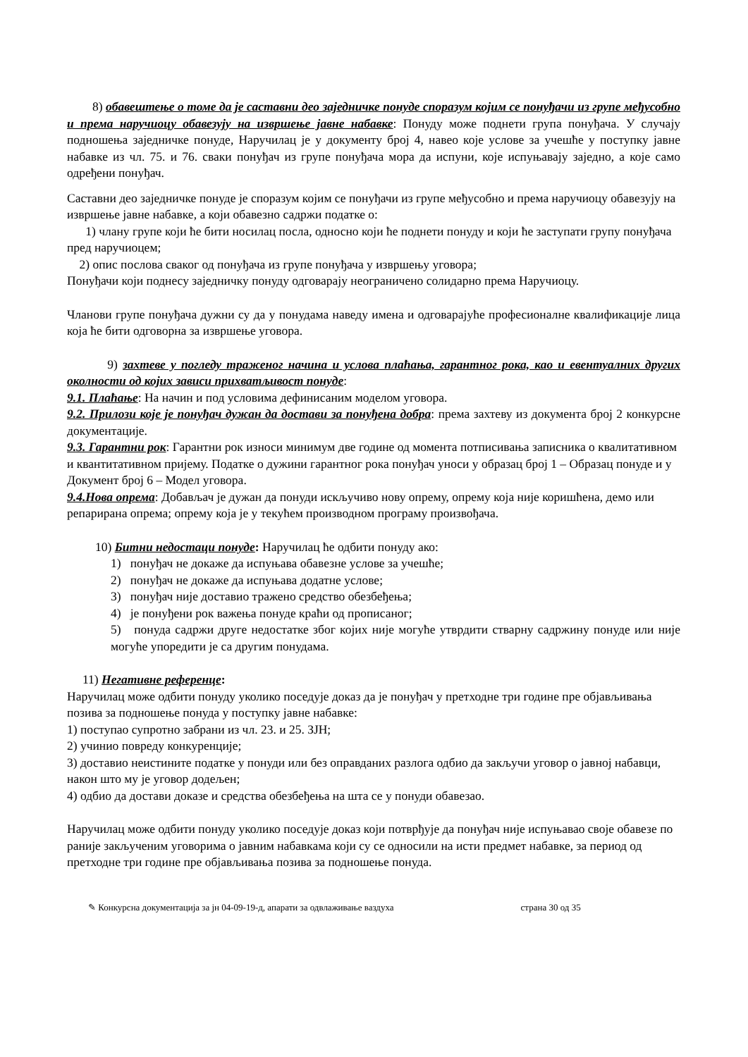8) обавештење о томе да је саставни део заједничке понуде споразум којим се понуђачи из групе међусобно и према наручиоцу обавезују на извршење јавне набавке: Понуду може поднети група понуђача. У случају подношења заједничке понуде, Наручилац је у документу број 4, навео које услове за учешће у поступку јавне набавке из чл. 75. и 76. сваки понуђач из групе понуђача мора да испуни, које испуњавају заједно, а које само одређени понуђач.
Саставни део заједничке понуде је споразум којим се понуђачи из групе међусобно и према наручиоцу обавезују на извршење јавне набавке, а који обавезно садржи податке о:
1) члану групе који ће бити носилац посла, односно који ће поднети понуду и који ће заступати групу понуђача пред наручиоцем;
2) опис послова сваког од понуђача из групе понуђача у извршењу уговора;
Понуђачи који поднесу заједничку понуду одговарају неограничено солидарно према Наручиоцу.
Чланови групе понуђача дужни су да у понудама наведу имена и одговарајуће професионалне квалификације лица која ће бити одговорна за извршење уговора.
9) захтеве у погледу траженог начина и услова плаћања, гарантног рока, као и евентуалних других околности од којих зависи прихватљивост понуде:
9.1. Плаћање: На начин и под условима дефинисаним моделом уговора.
9.2. Прилози које је понуђач дужан да достави за понуђена добра: према захтеву из документа број 2 конкурсне документације.
9.3. Гарантни рок: Гарантни рок износи минимум две године од момента потписивања записника о квалитативном и квантитативном пријему. Податке о дужини гарантног рока понуђач уноси у образац број 1 – Образац понуде и у Документ број 6 – Модел уговора.
9.4.Нова опрема: Добављач је дужан да понуди искључиво нову опрему, опрему која није коришћена, демо или репарирана опрема; опрему која је у текућем производном програму произвођача.
10) Битни недостаци понуде: Наручилац ће одбити понуду ако:
1) понуђач не докаже да испуњава обавезне услове за учешће;
2) понуђач не докаже да испуњава додатне услове;
3) понуђач није доставио тражено средство обезбеђења;
4) је понуђени рок важења понуде краћи од прописаног;
5) понуда садржи друге недостатке због којих није могуће утврдити стварну садржину понуде или није могуће упоредити је са другим понудама.
11) Негативне референце:
Наручилац може одбити понуду уколико поседује доказ да је понуђач у претходне три године пре објављивања позива за подношење понуда у поступку јавне набавке:
1) поступао супротно забрани из чл. 23. и 25. ЗЈН;
2) учинио повреду конкуренције;
3) доставио неистините податке у понуди или без оправданих разлога одбио да закључи уговор о јавној набавци, након што му је уговор додељен;
4) одбио да достави доказе и средства обезбеђења на шта се у понуди обавезао.
Наручилац може одбити понуду уколико поседује доказ који потврђује да понуђач није испуњавао своје обавезе по раније закљученим уговорима о јавним набавкама који су се односили на исти предмет набавке, за период од претходне три године пре објављивања позива за подношење понуда.
✎ Конкурсна документација за јн 04-09-19-д, апарати за одвлаживање ваздуха страна 30 од 35